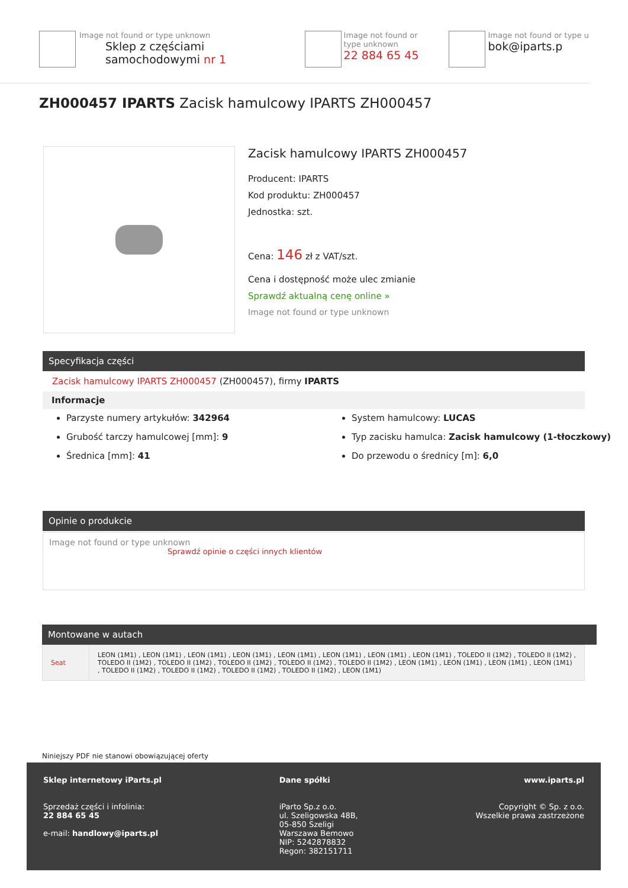Image not found or type unknown
Sklep z częściami samochodowymi nr 1
Image not found or type unknown
22 884 65 45
Image not found or type u
bok@iparts.p
ZH000457 IPARTS Zacisk hamulcowy IPARTS ZH000457
Zacisk hamulcowy IPARTS ZH000457
Producent: IPARTS
Kod produktu: ZH000457
Jednostka: szt.
Cena: 146 zł z VAT/szt.
Cena i dostępność może ulec zmianie
Sprawdź aktualną cenę online »
Image not found or type unknown
Specyfikacja części
Zacisk hamulcowy IPARTS ZH000457 (ZH000457), firmy IPARTS
Informacje
Parzyste numery artykułów: 342964
Grubość tarczy hamulcowej [mm]: 9
Średnica [mm]: 41
System hamulcowy: LUCAS
Typ zacisku hamulca: Zacisk hamulcowy (1-tłoczkowy)
Do przewodu o średnicy [m]: 6,0
Opinie o produkcie
Image not found or type unknown
Sprawdź opinie o części innych klientów
Montowane w autach
| Seat | LEON (1M1) , LEON (1M1) , LEON (1M1) , LEON (1M1) , LEON (1M1) , LEON (1M1) , LEON (1M1) , LEON (1M1) , TOLEDO II (1M2) , TOLEDO II (1M2) , TOLEDO II (1M2) , TOLEDO II (1M2) , TOLEDO II (1M2) , TOLEDO II (1M2) , TOLEDO II (1M2) , LEON (1M1) , LEON (1M1) , LEON (1M1) , LEON (1M1) , TOLEDO II (1M2) , TOLEDO II (1M2) , TOLEDO II (1M2) , TOLEDO II (1M2) , LEON (1M1) |
Niniejszy PDF nie stanowi obowiązującej oferty
Sklep internetowy iParts.pl
Sprzedaż części i infolinia:
22 884 65 45
e-mail: handlowy@iparts.pl
Dane spółki
iParto Sp.z o.o.
ul. Szeligowska 48B,
05-850 Szeligi
Warszawa Bemowo
NIP: 5242878832
Regon: 382151711
www.iparts.pl
Copyright © Sp. z o.o.
Wszelkie prawa zastrzeżone